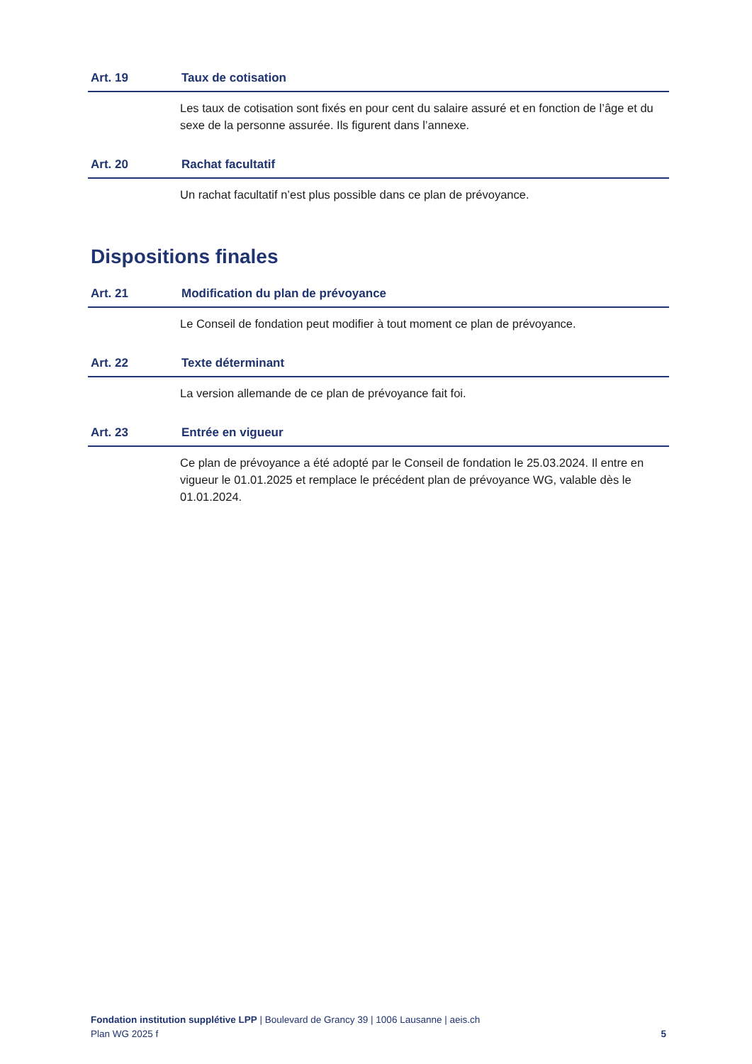Art. 19 Taux de cotisation
Les taux de cotisation sont fixés en pour cent du salaire assuré et en fonction de l’âge et du sexe de la personne assurée. Ils figurent dans l’annexe.
Art. 20 Rachat facultatif
Un rachat facultatif n’est plus possible dans ce plan de prévoyance.
Dispositions finales
Art. 21 Modification du plan de prévoyance
Le Conseil de fondation peut modifier à tout moment ce plan de prévoyance.
Art. 22 Texte déterminant
La version allemande de ce plan de prévoyance fait foi.
Art. 23 Entrée en vigueur
Ce plan de prévoyance a été adopté par le Conseil de fondation le 25.03.2024. Il entre en vigueur le 01.01.2025 et remplace le précédent plan de prévoyance WG, valable dès le 01.01.2024.
Fondation institution supplétive LPP | Boulevard de Grancy 39 | 1006 Lausanne | aeis.ch
Plan WG 2025 f 5